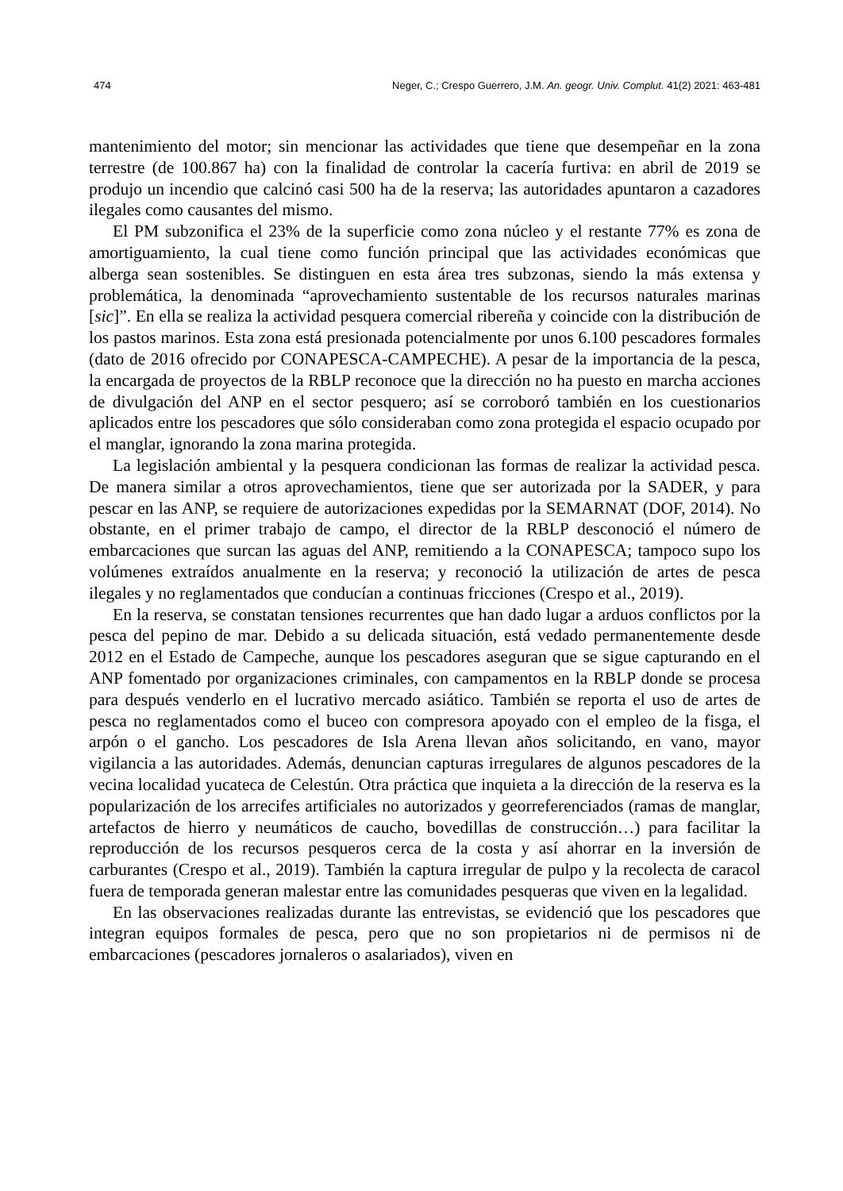474 Neger, C.; Crespo Guerrero, J.M. An. geogr. Univ. Complut. 41(2) 2021: 463-481
mantenimiento del motor; sin mencionar las actividades que tiene que desempeñar en la zona terrestre (de 100.867 ha) con la finalidad de controlar la cacería furtiva: en abril de 2019 se produjo un incendio que calcinó casi 500 ha de la reserva; las autoridades apuntaron a cazadores ilegales como causantes del mismo.
El PM subzonifica el 23% de la superficie como zona núcleo y el restante 77% es zona de amortiguamiento, la cual tiene como función principal que las actividades económicas que alberga sean sostenibles. Se distinguen en esta área tres subzonas, siendo la más extensa y problemática, la denominada “aprovechamiento sustentable de los recursos naturales marinas [sic]”. En ella se realiza la actividad pesquera comercial ribereña y coincide con la distribución de los pastos marinos. Esta zona está presionada potencialmente por unos 6.100 pescadores formales (dato de 2016 ofrecido por CONAPESCA-CAMPECHE). A pesar de la importancia de la pesca, la encargada de proyectos de la RBLP reconoce que la dirección no ha puesto en marcha acciones de divulgación del ANP en el sector pesquero; así se corroboró también en los cuestionarios aplicados entre los pescadores que sólo consideraban como zona protegida el espacio ocupado por el manglar, ignorando la zona marina protegida.
La legislación ambiental y la pesquera condicionan las formas de realizar la actividad pesca. De manera similar a otros aprovechamientos, tiene que ser autorizada por la SADER, y para pescar en las ANP, se requiere de autorizaciones expedidas por la SEMARNAT (DOF, 2014). No obstante, en el primer trabajo de campo, el director de la RBLP desconoció el número de embarcaciones que surcan las aguas del ANP, remitiendo a la CONAPESCA; tampoco supo los volúmenes extraídos anualmente en la reserva; y reconoció la utilización de artes de pesca ilegales y no reglamentados que conducían a continuas fricciones (Crespo et al., 2019).
En la reserva, se constatan tensiones recurrentes que han dado lugar a arduos conflictos por la pesca del pepino de mar. Debido a su delicada situación, está vedado permanentemente desde 2012 en el Estado de Campeche, aunque los pescadores aseguran que se sigue capturando en el ANP fomentado por organizaciones criminales, con campamentos en la RBLP donde se procesa para después venderlo en el lucrativo mercado asiático. También se reporta el uso de artes de pesca no reglamentados como el buceo con compresora apoyado con el empleo de la fisga, el arpón o el gancho. Los pescadores de Isla Arena llevan años solicitando, en vano, mayor vigilancia a las autoridades. Además, denuncian capturas irregulares de algunos pescadores de la vecina localidad yucateca de Celestún. Otra práctica que inquieta a la dirección de la reserva es la popularización de los arrecifes artificiales no autorizados y georreferenciados (ramas de manglar, artefactos de hierro y neumáticos de caucho, bovedillas de construcción…) para facilitar la reproducción de los recursos pesqueros cerca de la costa y así ahorrar en la inversión de carburantes (Crespo et al., 2019). También la captura irregular de pulpo y la recolecta de caracol fuera de temporada generan malestar entre las comunidades pesqueras que viven en la legalidad.
En las observaciones realizadas durante las entrevistas, se evidenció que los pescadores que integran equipos formales de pesca, pero que no son propietarios ni de permisos ni de embarcaciones (pescadores jornaleros o asalariados), viven en